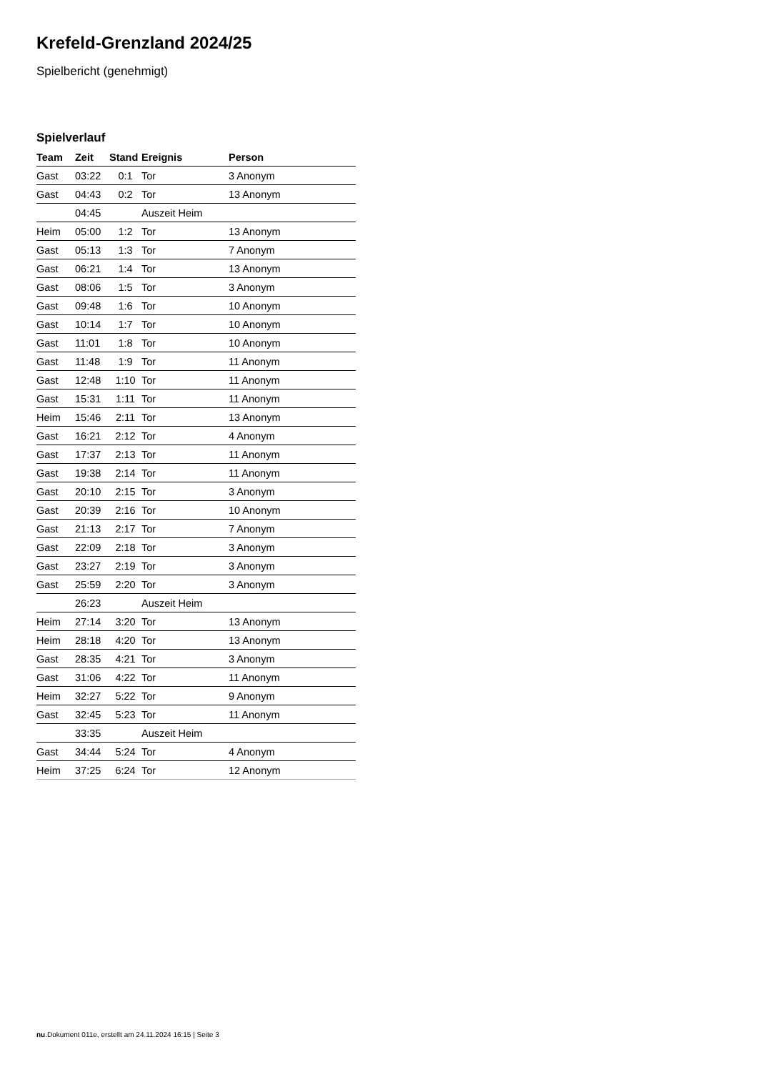Krefeld-Grenzland 2024/25
Spielbericht (genehmigt)
Spielverlauf
| Team | Zeit | Stand | Ereignis | Person |
| --- | --- | --- | --- | --- |
| Gast | 03:22 | 0:1 | Tor | 3 Anonym |
| Gast | 04:43 | 0:2 | Tor | 13 Anonym |
| | 04:45 | | Auszeit Heim | |
| Heim | 05:00 | 1:2 | Tor | 13 Anonym |
| Gast | 05:13 | 1:3 | Tor | 7 Anonym |
| Gast | 06:21 | 1:4 | Tor | 13 Anonym |
| Gast | 08:06 | 1:5 | Tor | 3 Anonym |
| Gast | 09:48 | 1:6 | Tor | 10 Anonym |
| Gast | 10:14 | 1:7 | Tor | 10 Anonym |
| Gast | 11:01 | 1:8 | Tor | 10 Anonym |
| Gast | 11:48 | 1:9 | Tor | 11 Anonym |
| Gast | 12:48 | 1:10 | Tor | 11 Anonym |
| Gast | 15:31 | 1:11 | Tor | 11 Anonym |
| Heim | 15:46 | 2:11 | Tor | 13 Anonym |
| Gast | 16:21 | 2:12 | Tor | 4 Anonym |
| Gast | 17:37 | 2:13 | Tor | 11 Anonym |
| Gast | 19:38 | 2:14 | Tor | 11 Anonym |
| Gast | 20:10 | 2:15 | Tor | 3 Anonym |
| Gast | 20:39 | 2:16 | Tor | 10 Anonym |
| Gast | 21:13 | 2:17 | Tor | 7 Anonym |
| Gast | 22:09 | 2:18 | Tor | 3 Anonym |
| Gast | 23:27 | 2:19 | Tor | 3 Anonym |
| Gast | 25:59 | 2:20 | Tor | 3 Anonym |
| | 26:23 | | Auszeit Heim | |
| Heim | 27:14 | 3:20 | Tor | 13 Anonym |
| Heim | 28:18 | 4:20 | Tor | 13 Anonym |
| Gast | 28:35 | 4:21 | Tor | 3 Anonym |
| Gast | 31:06 | 4:22 | Tor | 11 Anonym |
| Heim | 32:27 | 5:22 | Tor | 9 Anonym |
| Gast | 32:45 | 5:23 | Tor | 11 Anonym |
| | 33:35 | | Auszeit Heim | |
| Gast | 34:44 | 5:24 | Tor | 4 Anonym |
| Heim | 37:25 | 6:24 | Tor | 12 Anonym |
nu.Dokument 011e, erstellt am 24.11.2024 16:15 | Seite 3